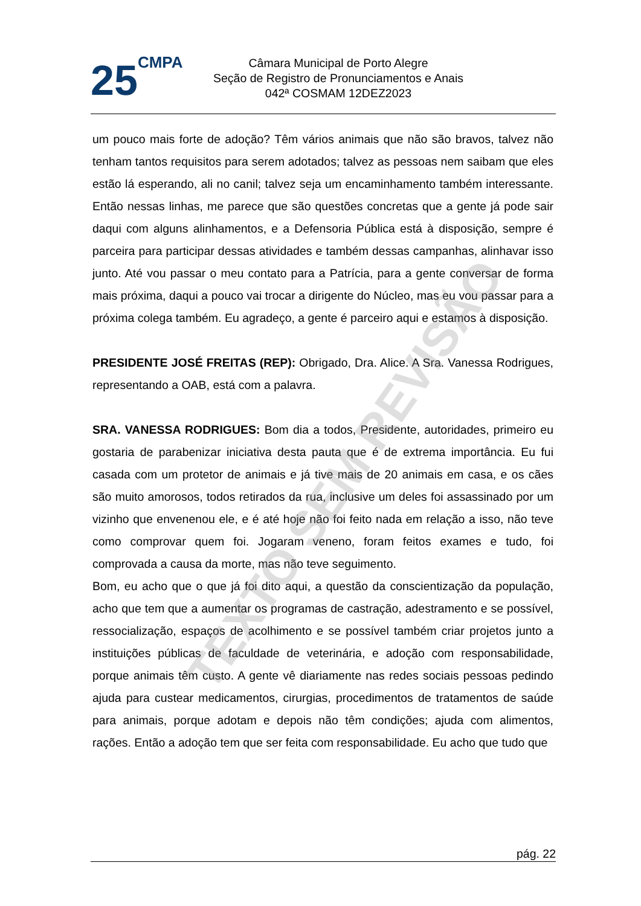25CMPA
Câmara Municipal de Porto Alegre
Seção de Registro de Pronunciamentos e Anais
042ª COSMAM 12DEZ2023
um pouco mais forte de adoção? Têm vários animais que não são bravos, talvez não tenham tantos requisitos para serem adotados; talvez as pessoas nem saibam que eles estão lá esperando, ali no canil; talvez seja um encaminhamento também interessante. Então nessas linhas, me parece que são questões concretas que a gente já pode sair daqui com alguns alinhamentos, e a Defensoria Pública está à disposição, sempre é parceira para participar dessas atividades e também dessas campanhas, alinhavar isso junto. Até vou passar o meu contato para a Patrícia, para a gente conversar de forma mais próxima, daqui a pouco vai trocar a dirigente do Núcleo, mas eu vou passar para a próxima colega também. Eu agradeço, a gente é parceiro aqui e estamos à disposição.
PRESIDENTE JOSÉ FREITAS (REP): Obrigado, Dra. Alice. A Sra. Vanessa Rodrigues, representando a OAB, está com a palavra.
SRA. VANESSA RODRIGUES: Bom dia a todos, Presidente, autoridades, primeiro eu gostaria de parabenizar iniciativa desta pauta que é de extrema importância. Eu fui casada com um protetor de animais e já tive mais de 20 animais em casa, e os cães são muito amorosos, todos retirados da rua, inclusive um deles foi assassinado por um vizinho que envenenou ele, e é até hoje não foi feito nada em relação a isso, não teve como comprovar quem foi. Jogaram veneno, foram feitos exames e tudo, foi comprovada a causa da morte, mas não teve seguimento.
Bom, eu acho que o que já foi dito aqui, a questão da conscientização da população, acho que tem que a aumentar os programas de castração, adestramento e se possível, ressocialização, espaços de acolhimento e se possível também criar projetos junto a instituições públicas de faculdade de veterinária, e adoção com responsabilidade, porque animais têm custo. A gente vê diariamente nas redes sociais pessoas pedindo ajuda para custear medicamentos, cirurgias, procedimentos de tratamentos de saúde para animais, porque adotam e depois não têm condições; ajuda com alimentos, rações. Então a adoção tem que ser feita com responsabilidade. Eu acho que tudo que
TEXTO SEM REVISÃO
pág. 22